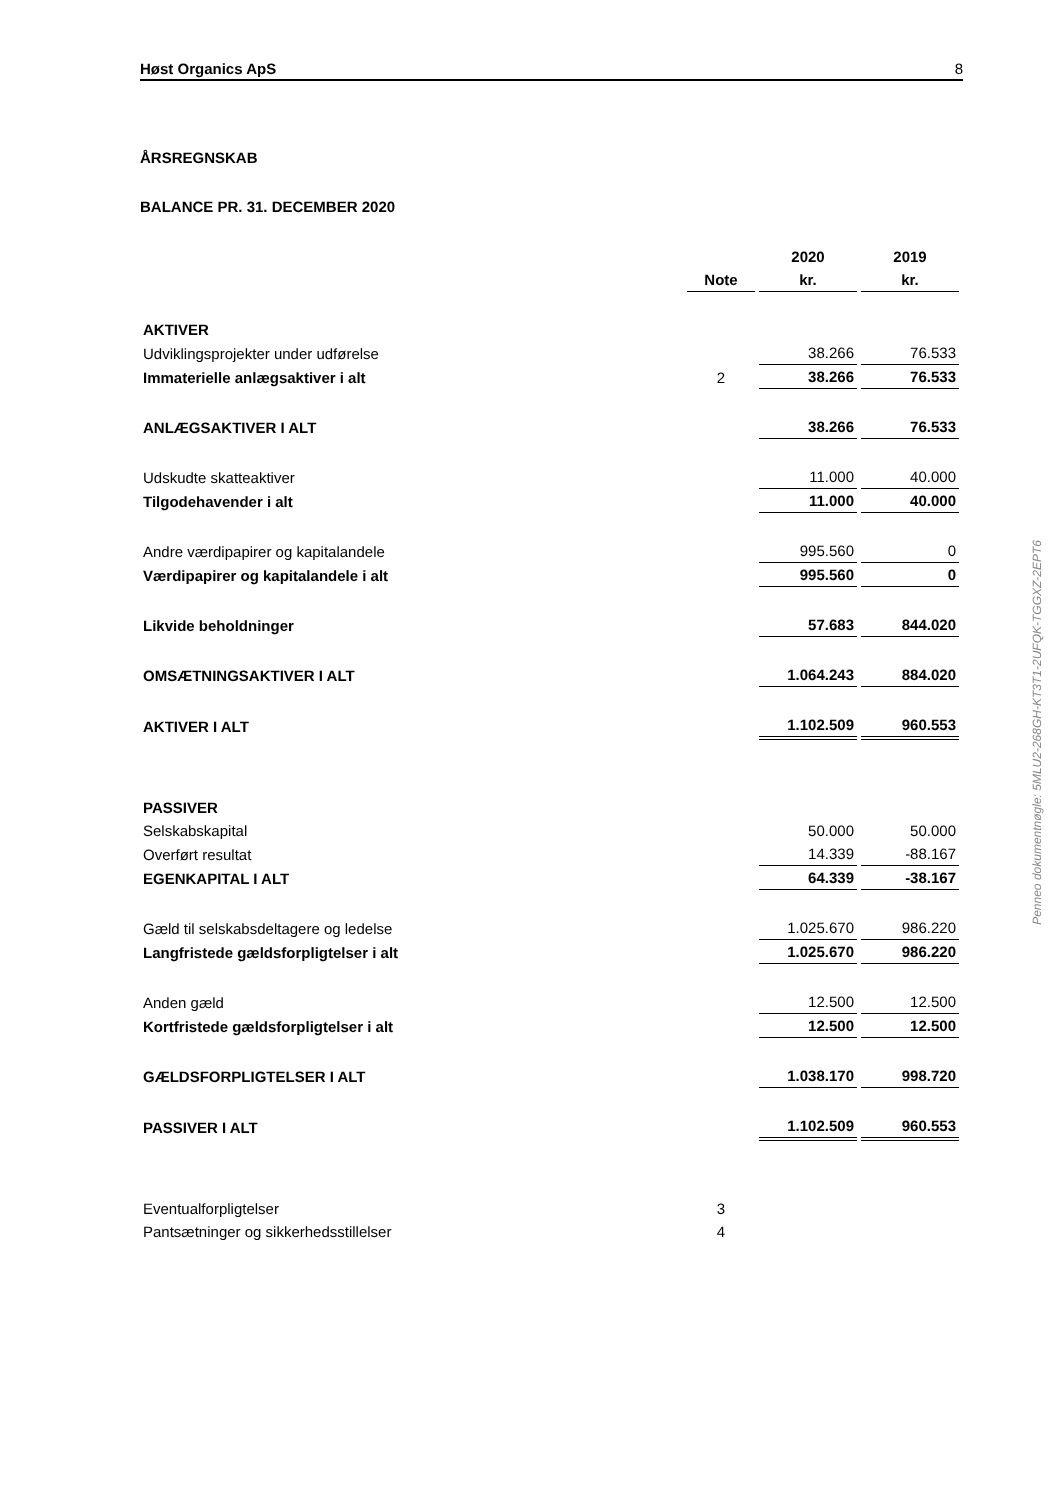Høst Organics ApS 8
ÅRSREGNSKAB
BALANCE PR. 31. DECEMBER 2020
| | | 2020 | 2019 |
| | Note | kr. | kr. |
| AKTIVER | | | |
| Udviklingsprojekter under udførelse | | 38.266 | 76.533 |
| Immaterielle anlægsaktiver i alt | 2 | 38.266 | 76.533 |
| ANLÆGSAKTIVER I ALT | | 38.266 | 76.533 |
| Udskudte skatteaktiver | | 11.000 | 40.000 |
| Tilgodehavender i alt | | 11.000 | 40.000 |
| Andre værdipapirer og kapitalandele | | 995.560 | 0 |
| Værdipapirer og kapitalandele i alt | | 995.560 | 0 |
| Likvide beholdninger | | 57.683 | 844.020 |
| OMSÆTNINGSAKTIVER I ALT | | 1.064.243 | 884.020 |
| AKTIVER I ALT | | 1.102.509 | 960.553 |
| PASSIVER | | | |
| Selskabskapital | | 50.000 | 50.000 |
| Overført resultat | | 14.339 | -88.167 |
| EGENKAPITAL I ALT | | 64.339 | -38.167 |
| Gæld til selskabsdeltagere og ledelse | | 1.025.670 | 986.220 |
| Langfristede gældsforpligtelser i alt | | 1.025.670 | 986.220 |
| Anden gæld | | 12.500 | 12.500 |
| Kortfristede gældsforpligtelser i alt | | 12.500 | 12.500 |
| GÆLDSFORPLIGTELSER I ALT | | 1.038.170 | 998.720 |
| PASSIVER I ALT | | 1.102.509 | 960.553 |
| Eventualforpligtelser | 3 | | |
| Pantsætninger og sikkerhedsstillelser | 4 | | |
Penneo dokumentnøgle: 5MLU2-268GH-KT3T1-2UFQK-TGGXZ-2EPT6